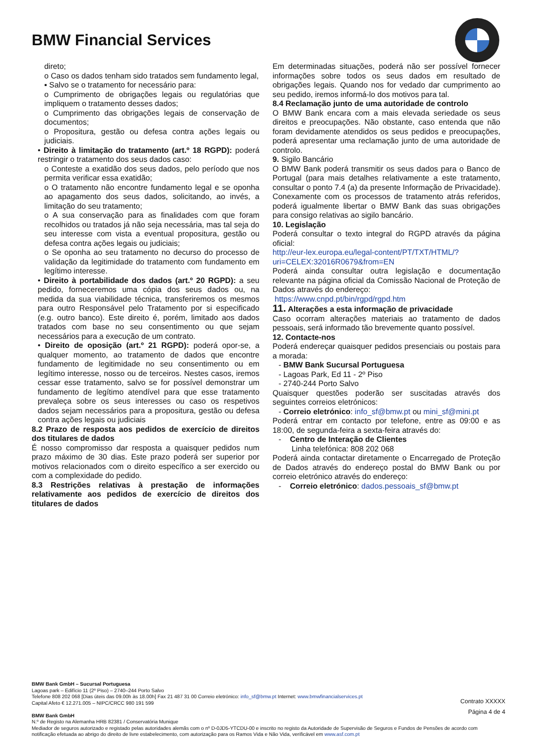BMW Financial Services
direto;
o Caso os dados tenham sido tratados sem fundamento legal,
▪ Salvo se o tratamento for necessário para:
o Cumprimento de obrigações legais ou regulatórias que impliquem o tratamento desses dados;
o Cumprimento das obrigações legais de conservação de documentos;
o Propositura, gestão ou defesa contra ações legais ou judiciais.
• Direito à limitação do tratamento (art.º 18 RGPD): poderá restringir o tratamento dos seus dados caso:
o Conteste a exatidão dos seus dados, pelo período que nos permita verificar essa exatidão;
o O tratamento não encontre fundamento legal e se oponha ao apagamento dos seus dados, solicitando, ao invés, a limitação do seu tratamento;
o A sua conservação para as finalidades com que foram recolhidos ou tratados já não seja necessária, mas tal seja do seu interesse com vista a eventual propositura, gestão ou defesa contra ações legais ou judiciais;
o Se oponha ao seu tratamento no decurso do processo de validação da legitimidade do tratamento com fundamento em legítimo interesse.
• Direito à portabilidade dos dados (art.º 20 RGPD): a seu pedido, forneceremos uma cópia dos seus dados ou, na medida da sua viabilidade técnica, transferiremos os mesmos para outro Responsável pelo Tratamento por si especificado (e.g. outro banco). Este direito é, porém, limitado aos dados tratados com base no seu consentimento ou que sejam necessários para a execução de um contrato.
• Direito de oposição (art.º 21 RGPD): poderá opor-se, a qualquer momento, ao tratamento de dados que encontre fundamento de legitimidade no seu consentimento ou em legítimo interesse, nosso ou de terceiros. Nestes casos, iremos cessar esse tratamento, salvo se for possível demonstrar um fundamento de legítimo atendível para que esse tratamento prevaleça sobre os seus interesses ou caso os respetivos dados sejam necessários para a propositura, gestão ou defesa contra ações legais ou judiciais
8.2 Prazo de resposta aos pedidos de exercício de direitos dos titulares de dados
É nosso compromisso dar resposta a quaisquer pedidos num prazo máximo de 30 dias. Este prazo poderá ser superior por motivos relacionados com o direito específico a ser exercido ou com a complexidade do pedido.
8.3 Restrições relativas à prestação de informações relativamente aos pedidos de exercício de direitos dos titulares de dados
Em determinadas situações, poderá não ser possível fornecer informações sobre todos os seus dados em resultado de obrigações legais. Quando nos for vedado dar cumprimento ao seu pedido, iremos informá-lo dos motivos para tal.
8.4 Reclamação junto de uma autoridade de controlo
O BMW Bank encara com a mais elevada seriedade os seus direitos e preocupações. Não obstante, caso entenda que não foram devidamente atendidos os seus pedidos e preocupações, poderá apresentar uma reclamação junto de uma autoridade de controlo.
9. Sigilo Bancário
O BMW Bank poderá transmitir os seus dados para o Banco de Portugal (para mais detalhes relativamente a este tratamento, consultar o ponto 7.4 (a) da presente Informação de Privacidade). Conexamente com os processos de tratamento atrás referidos, poderá igualmente libertar o BMW Bank das suas obrigações para consigo relativas ao sigilo bancário.
10. Legislação
Poderá consultar o texto integral do RGPD através da página oficial:
http://eur-lex.europa.eu/legal-content/PT/TXT/HTML/?uri=CELEX:32016R0679&from=EN
Poderá ainda consultar outra legislação e documentação relevante na página oficial da Comissão Nacional de Proteção de Dados através do endereço:
https://www.cnpd.pt/bin/rgpd/rgpd.htm
11. Alterações a esta informação de privacidade
Caso ocorram alterações materiais ao tratamento de dados pessoais, será informado tão brevemente quanto possível.
12. Contacte-nos
Poderá endereçar quaisquer pedidos presenciais ou postais para a morada:
- BMW Bank Sucursal Portuguesa
- Lagoas Park, Ed 11 - 2º Piso
- 2740-244 Porto Salvo
Quaisquer questões poderão ser suscitadas através dos seguintes correios eletrónicos:
- Correio eletrónico: info_sf@bmw.pt ou mini_sf@mini.pt
Poderá entrar em contacto por telefone, entre as 09:00 e as 18:00, de segunda-feira a sexta-feira através do:
- Centro de Interação de Clientes
Linha telefónica: 808 202 068
Poderá ainda contactar diretamente o Encarregado de Proteção de Dados através do endereço postal do BMW Bank ou por correio eletrónico através do endereço:
- Correio eletrónico: dados.pessoais_sf@bmw.pt
BMW Bank GmbH – Sucursal Portuguesa
Lagoas park – Edifício 11 (2º Piso) – 2740–244 Porto Salvo
Telefone 808 202 068 [Dias úteis das 09.00h às 18.00h] Fax 21 487 31 00 Correio eletrónico: info_sf@bmw.pt Internet: www.bmwfinancialservices.pt
Capital Afeto € 12.271.005 – NIPC/CRCC 980 191 599
BMW Bank GmbH
N.º de Registo na Alemanha HRB 82381 / Conservatória Munique
Mediador de seguros autorizado e registado pelas autoridades alemãs com o nº D-0JD5-YTCDU-00 e inscrito no registo da Autoridade de Supervisão de Seguros e Fundos de Pensões de acordo com notificação efetuada ao abrigo do direito de livre estabelecimento, com autorização para os Ramos Vida e Não Vida, verificável em www.asf.com.pt
Contrato XXXXX
Página 4 de 4